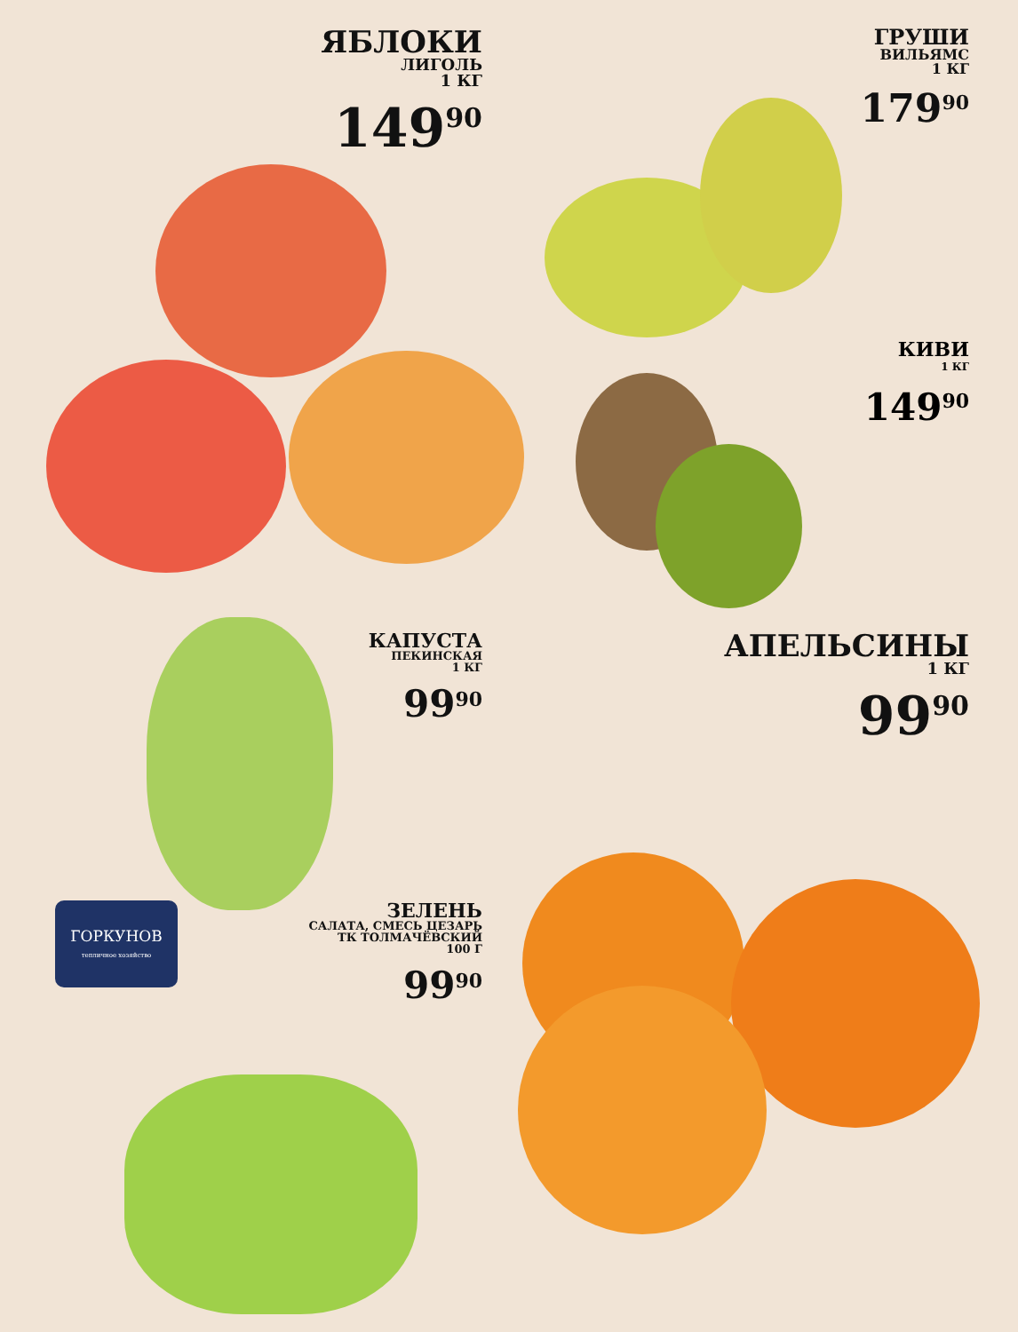ЯБЛОКИ
ЛИГОЛЬ
1 КГ
149<sup>90</sup>
ГРУШИ
ВИЛЬЯМС
1 КГ
179<sup>90</sup>
КИВИ
1 КГ
149<sup>90</sup>
КАПУСТА
ПЕКИНСКАЯ
1 КГ
99<sup>90</sup>
ГОРКУНОВ
тепличное хозяйство
ЗЕЛЕНЬ
САЛАТА, СМЕСЬ ЦЕЗАРЬ
ТК ТОЛМАЧЁВСКИЙ
100 Г
99<sup>90</sup>
АПЕЛЬСИНЫ
1 КГ
99<sup>90</sup>